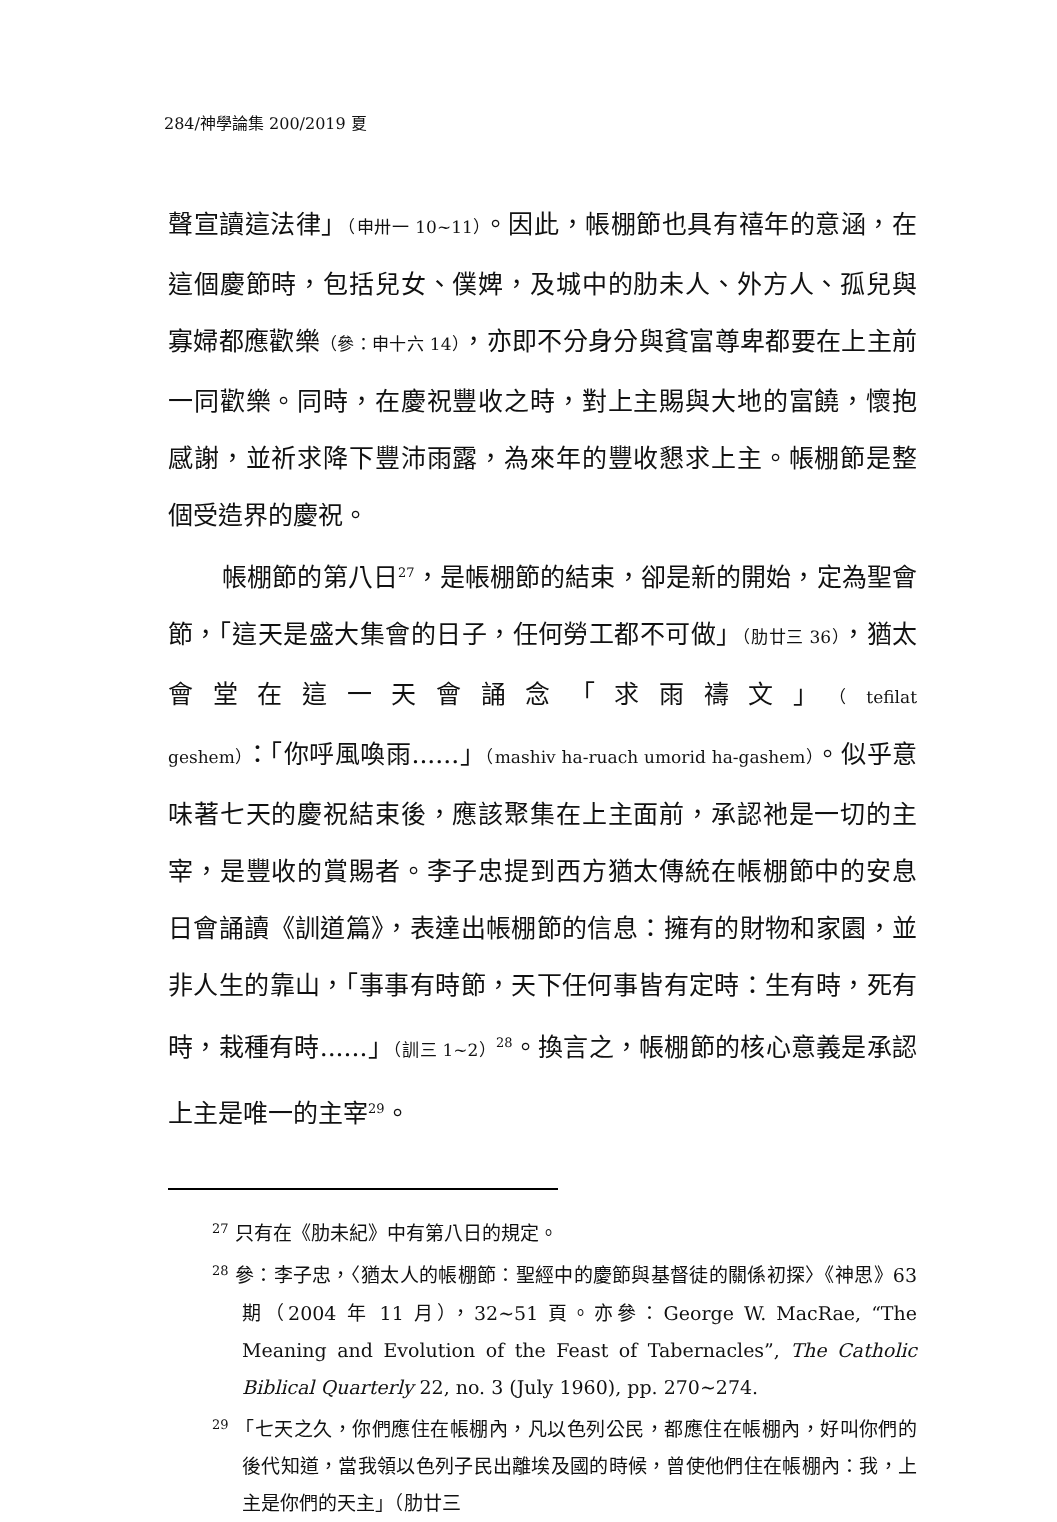284/神學論集 200/2019 夏
聲宣讀這法律」（申卅一 10~11）。因此，帳棚節也具有禧年的意涵，在這個慶節時，包括兒女、僕婢，及城中的肋未人、外方人、孤兒與寡婦都應歡樂（參：申十六 14），亦即不分身分與貧富尊卑都要在上主前一同歡樂。同時，在慶祝豐收之時，對上主賜與大地的富饒，懷抱感謝，並祈求降下豐沛雨露，為來年的豐收懇求上主。帳棚節是整個受造界的慶祝。
帳棚節的第八日<sup>27</sup>，是帳棚節的結束，卻是新的開始，定為聖會節，「這天是盛大集會的日子，任何勞工都不可做」（肋廿三 36），猶太會堂在這一天會誦念「求雨禱文」（tefilat geshem）：「你呼風喚雨......」（mashiv ha-ruach umorid ha-gashem）。似乎意味著七天的慶祝結束後，應該聚集在上主面前，承認祂是一切的主宰，是豐收的賞賜者。李子忠提到西方猶太傳統在帳棚節中的安息日會誦讀《訓道篇》，表達出帳棚節的信息：擁有的財物和家園，並非人生的靠山，「事事有時節，天下任何事皆有定時：生有時，死有時，栽種有時......」（訓三 1~2）<sup>28</sup>。換言之，帳棚節的核心意義是承認上主是唯一的主宰<sup>29</sup>。
<sup>27</sup> 只有在《肋未紀》中有第八日的規定。
<sup>28</sup> 參：李子忠，〈猶太人的帳棚節：聖經中的慶節與基督徒的關係初探〉《神思》63 期（2004 年 11 月），32~51 頁。亦參：George W. MacRae, “The Meaning and Evolution of the Feast of Tabernacles”, The Catholic Biblical Quarterly 22, no. 3 (July 1960), pp. 270~274.
<sup>29</sup> 「七天之久，你們應住在帳棚內，凡以色列公民，都應住在帳棚內，好叫你們的後代知道，當我領以色列子民出離埃及國的時候，曾使他們住在帳棚內：我，上主是你們的天主」（肋廿三